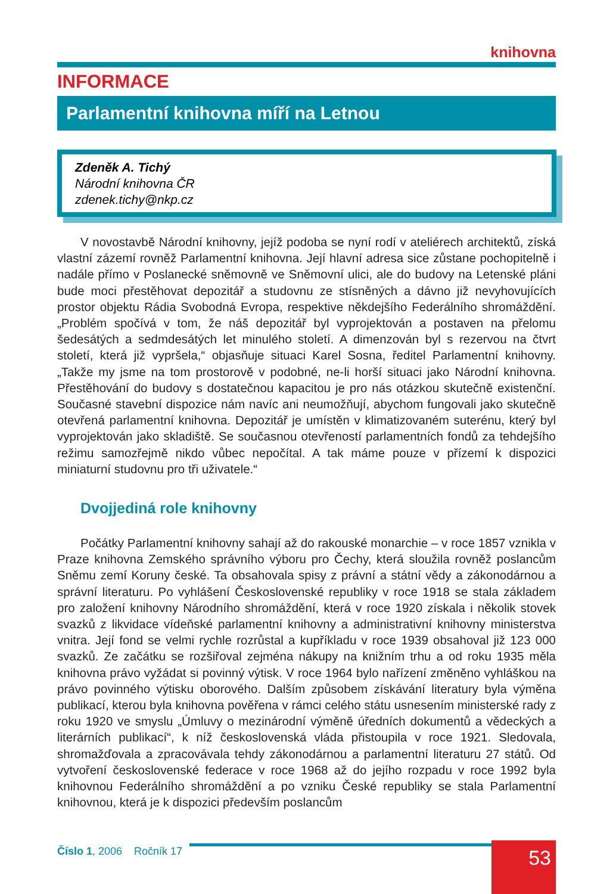knihovna
INFORMACE
Parlamentní knihovna míří na Letnou
Zdeněk A. Tichý
Národní knihovna ČR
zdenek.tichy@nkp.cz
V novostavbě Národní knihovny, jejíž podoba se nyní rodí v ateliérech architektů, získá vlastní zázemí rovněž Parlamentní knihovna. Její hlavní adresa sice zůstane pochopitelně i nadále přímo v Poslanecké sněmovně ve Sněmovní ulici, ale do budovy na Letenské pláni bude moci přestěhovat depozitář a studovnu ze stísněných a dávno již nevyhovujících prostor objektu Rádia Svobodná Evropa, respektive někdejšího Federálního shromáždění. „Problém spočívá v tom, že náš depozitář byl vyprojektován a postaven na přelomu šedesátých a sedmdesátých let minulého století. A dimenzován byl s rezervou na čtvrt století, která již vypršela,“ objasňuje situaci Karel Sosna, ředitel Parlamentní knihovny. „Takže my jsme na tom prostorově v podobné, ne-li horší situaci jako Národní knihovna. Přestěhování do budovy s dostatečnou kapacitou je pro nás otázkou skutečně existenční. Současné stavební dispozice nám navíc ani neumožňují, abychom fungovali jako skutečně otevřená parlamentní knihovna. Depozitář je umístěn v klimatizovaném suterénu, který byl vyprojektován jako skladiště. Se současnou otevřeností parlamentních fondů za tehdejšího režimu samozřejmě nikdo vůbec nepočítal. A tak máme pouze v přízemí k dispozici miniaturní studovnu pro tři uživatele.“
Dvojjediná role knihovny
Počátky Parlamentní knihovny sahají až do rakouské monarchie – v roce 1857 vznikla v Praze knihovna Zemského správního výboru pro Čechy, která sloužila rovněž poslancům Sněmu zemí Koruny české. Ta obsahovala spisy z právní a státní vědy a zákonodárnou a správní literaturu. Po vyhlášení Československé republiky v roce 1918 se stala základem pro založení knihovny Národního shromáždění, která v roce 1920 získala i několik stovek svazků z likvidace vídeňské parlamentní knihovny a administrativní knihovny ministerstva vnitra. Její fond se velmi rychle rozrůstal a kupříkladu v roce 1939 obsahoval již 123 000 svazků. Ze začátku se rozšiřoval zejména nákupy na knižním trhu a od roku 1935 měla knihovna právo vyžádat si povinný výtisk. V roce 1964 bylo nařízení změněno vyhláškou na právo povinného výtisku oborového. Dalším způsobem získávání literatury byla výměna publikací, kterou byla knihovna pověřena v rámci celého státu usnesením ministerské rady z roku 1920 ve smyslu „Úmluvy o mezinárodní výměně úředních dokumentů a vědeckých a literárních publikací“, k níž československá vláda přistoupila v roce 1921. Sledovala, shromažďovala a zpracovávala tehdy zákonodárnou a parlamentní literaturu 27 států. Od vytvoření československé federace v roce 1968 až do jejího rozpadu v roce 1992 byla knihovnou Federálního shromáždění a po vzniku České republiky se stala Parlamentní knihovnou, která je k dispozici především poslancům
Číslo 1, 2006 Ročník 17
53